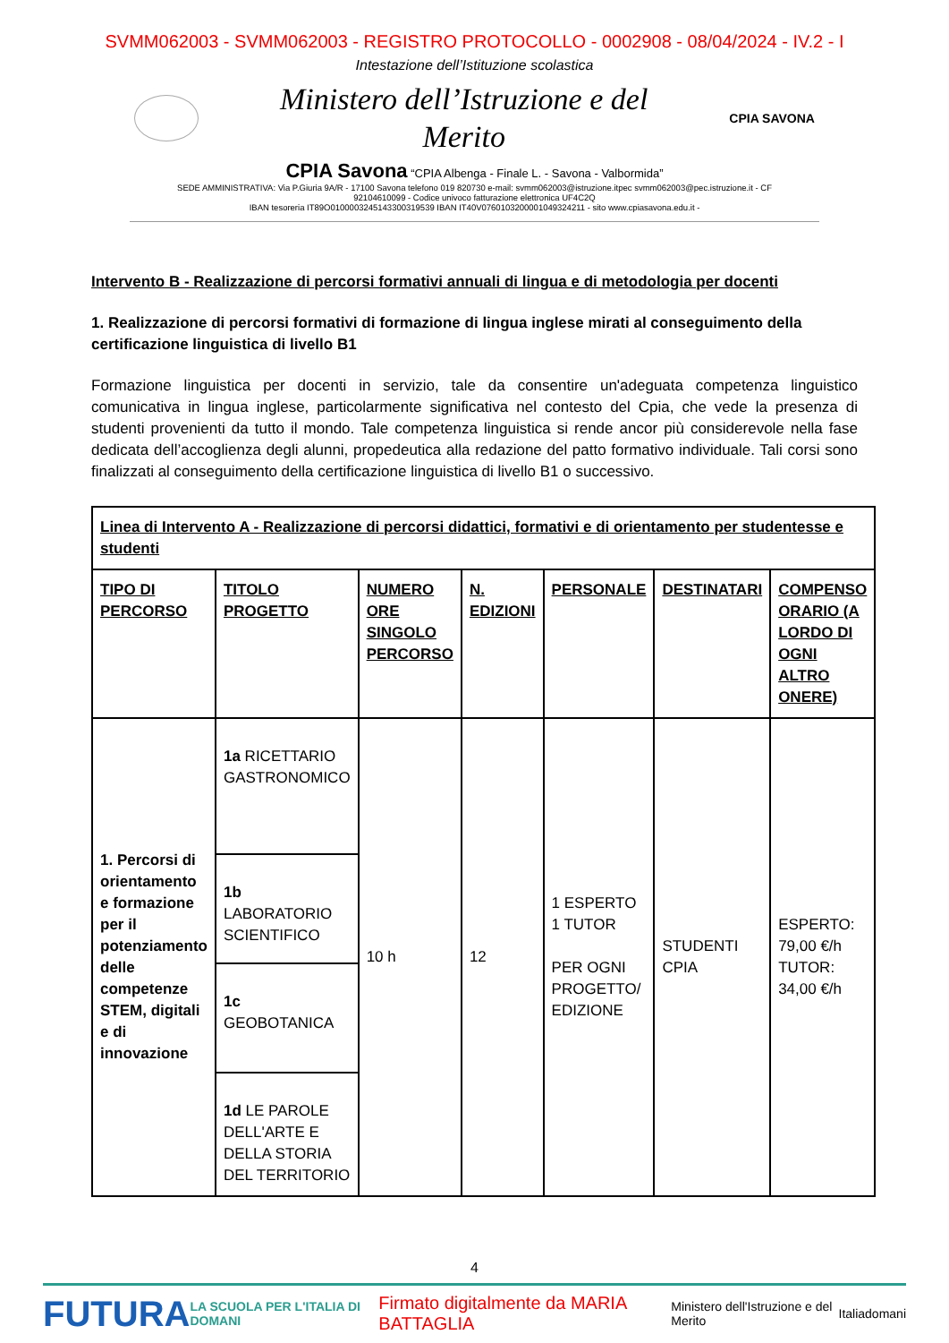SVMM062003 - SVMM062003 - REGISTRO PROTOCOLLO - 0002908 - 08/04/2024 - IV.2 - I
Intestazione dell’Istituzione scolastica
Ministero dell’Istruzione e del
Merito
CPIA SAVONA
CPIA Savona “CPIA Albenga - Finale L. - Savona - Valbormida”
SEDE AMMINISTRATIVA: Via P.Giuria 9A/R - 17100 Savona telefono 019 820730 e-mail: svmm062003@istruzione.itpec svmm062003@pec.istruzione.it - CF 92104610099 - Codice univoco fatturazione elettronica UF4C2Q
IBAN tesoreria IT89O0100003245143300319539 IBAN IT40V0760103200001049324211 - sito www.cpiasavona.edu.it -
Intervento B - Realizzazione di percorsi formativi annuali di lingua e di metodologia per docenti
1. Realizzazione di percorsi formativi di formazione di lingua inglese mirati al conseguimento della certificazione linguistica di livello B1
Formazione linguistica per docenti in servizio, tale da consentire un'adeguata competenza linguistico comunicativa in lingua inglese, particolarmente significativa nel contesto del Cpia, che vede la presenza di studenti provenienti da tutto il mondo. Tale competenza linguistica si rende ancor più considerevole nella fase dedicata dell’accoglienza degli alunni, propedeutica alla redazione del patto formativo individuale. Tali corsi sono finalizzati al conseguimento della certificazione linguistica di livello B1 o successivo.
| Linea di Intervento A - Realizzazione di percorsi didattici, formativi e di orientamento per studentesse e studenti | | | | | | |
| --- | --- | --- | --- | --- | --- | --- |
| TIPO DI PERCORSO | TITOLO PROGETTO | NUMERO ORE SINGOLO PERCORSO | N. EDIZIONI | PERSONALE | DESTINATARI | COMPENSO ORARIO (A LORDO DI OGNI ALTRO ONERE) |
| 1. Percorsi di orientamento e formazione per il potenziamento delle competenze STEM, digitali e di innovazione | 1a RICETTARIO GASTRONOMICO | 10 h | 12 | 1 ESPERTO 1 TUTOR PER OGNI PROGETTO/ EDIZIONE | STUDENTI CPIA | ESPERTO: 79,00 €/h TUTOR: 34,00 €/h |
| | 1b LABORATORIO SCIENTIFICO | | | | | |
| | 1c GEOBOTANICA | | | | | |
| | 1d LE PAROLE DELL'ARTE E DELLA STORIA DEL TERRITORIO | | | | | |
4
FUTURA LA SCUOLA PER L'ITALIA DI DOMANI Firmato digitalmente da MARIA BATTAGLIA Ministero dell'Istruzione e del Merito Italiadomani